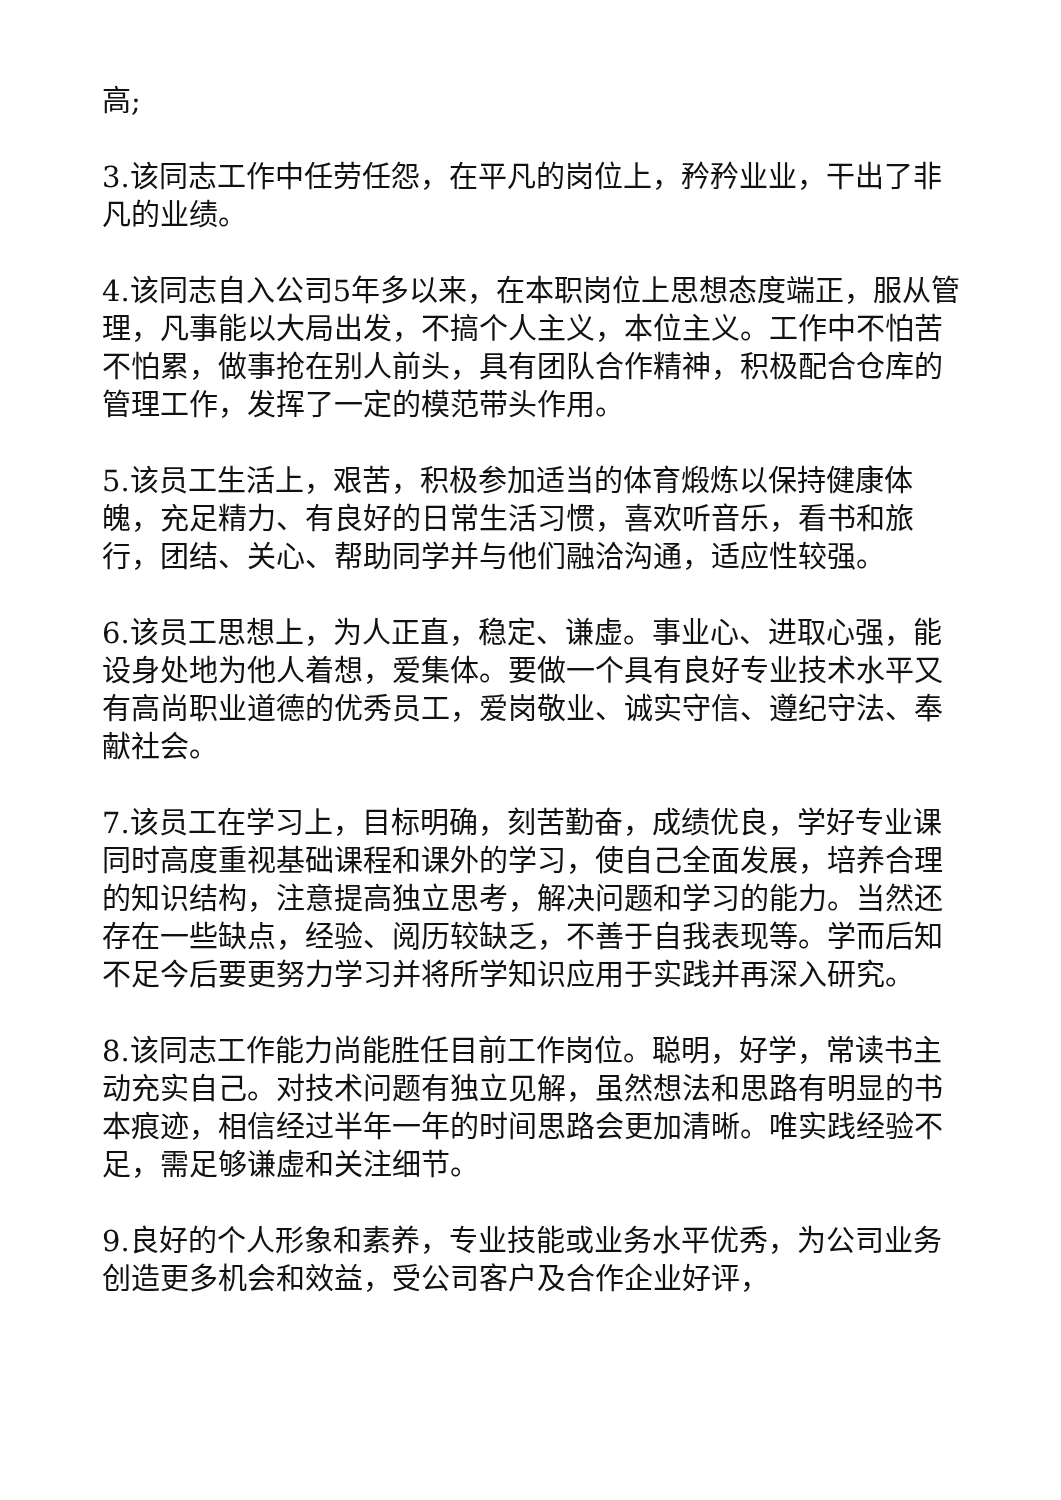高;
3.该同志工作中任劳任怨，在平凡的岗位上，矜矜业业，干出了非凡的业绩。
4.该同志自入公司5年多以来，在本职岗位上思想态度端正，服从管理，凡事能以大局出发，不搞个人主义，本位主义。工作中不怕苦不怕累，做事抢在别人前头，具有团队合作精神，积极配合仓库的管理工作，发挥了一定的模范带头作用。
5.该员工生活上，艰苦，积极参加适当的体育煅炼以保持健康体魄，充足精力、有良好的日常生活习惯，喜欢听音乐，看书和旅行，团结、关心、帮助同学并与他们融洽沟通，适应性较强。
6.该员工思想上，为人正直，稳定、谦虚。事业心、进取心强，能设身处地为他人着想，爱集体。要做一个具有良好专业技术水平又有高尚职业道德的优秀员工，爱岗敬业、诚实守信、遵纪守法、奉献社会。
7.该员工在学习上，目标明确，刻苦勤奋，成绩优良，学好专业课同时高度重视基础课程和课外的学习，使自己全面发展，培养合理的知识结构，注意提高独立思考，解决问题和学习的能力。当然还存在一些缺点，经验、阅历较缺乏，不善于自我表现等。学而后知不足今后要更努力学习并将所学知识应用于实践并再深入研究。
8.该同志工作能力尚能胜任目前工作岗位。聪明，好学，常读书主动充实自己。对技术问题有独立见解，虽然想法和思路有明显的书本痕迹，相信经过半年一年的时间思路会更加清晰。唯实践经验不足，需足够谦虚和关注细节。
9.良好的个人形象和素养，专业技能或业务水平优秀，为公司业务创造更多机会和效益，受公司客户及合作企业好评，